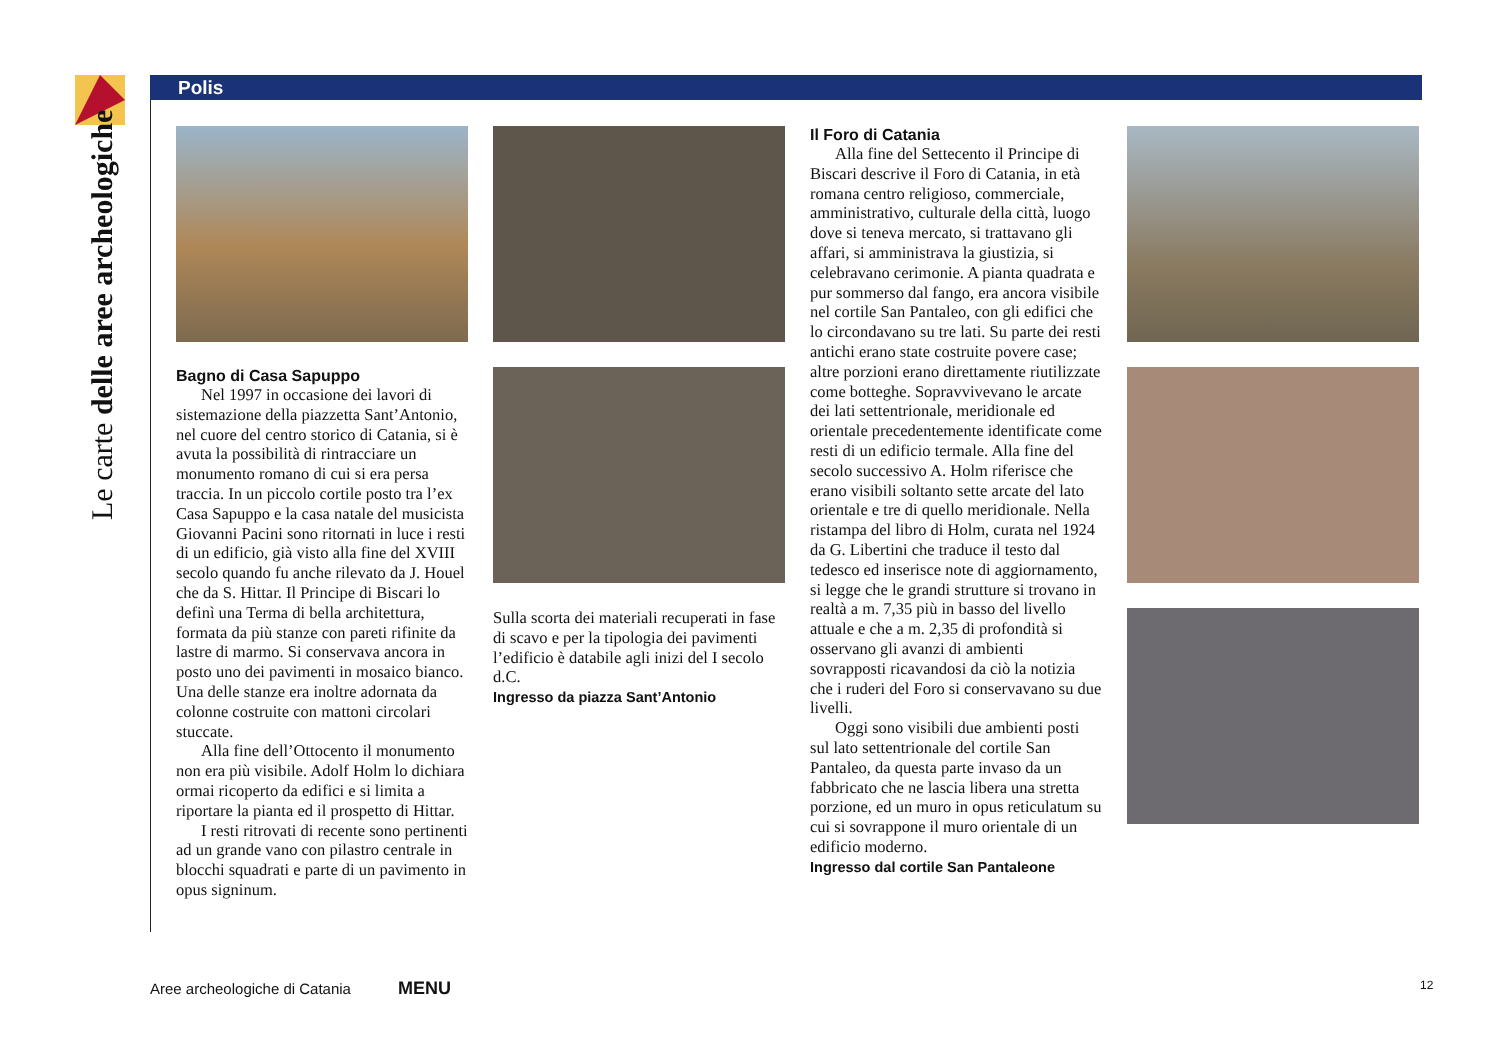Le carte delle aree archeologiche
Polis
Bagno di Casa Sapuppo
Nel 1997 in occasione dei lavori di sistemazione della piazzetta Sant’Antonio, nel cuore del centro storico di Catania, si è avuta la possibilità di rintracciare un monumento romano di cui si era persa traccia. In un piccolo cortile posto tra l’ex Casa Sapuppo e la casa natale del musicista Giovanni Pacini sono ritornati in luce i resti di un edificio, già visto alla fine del XVIII secolo quando fu anche rilevato da J. Houel che da S. Hittar. Il Principe di Biscari lo definì una Terma di bella architettura, formata da più stanze con pareti rifinite da lastre di marmo. Si conservava ancora in posto uno dei pavimenti in mosaico bianco. Una delle stanze era inoltre adornata da colonne costruite con mattoni circolari stuccate.
Alla fine dell’Ottocento il monumento non era più visibile. Adolf Holm lo dichiara ormai ricoperto da edifici e si limita a riportare la pianta ed il prospetto di Hittar.
I resti ritrovati di recente sono pertinenti ad un grande vano con pilastro centrale in blocchi squadrati e parte di un pavimento in opus signinum.
Sulla scorta dei materiali recuperati in fase di scavo e per la tipologia dei pavimenti l’edificio è databile agli inizi del I secolo d.C.
Ingresso da piazza Sant’Antonio
Il Foro di Catania
Alla fine del Settecento il Principe di Biscari descrive il Foro di Catania, in età romana centro religioso, commerciale, amministrativo, culturale della città, luogo dove si teneva mercato, si trattavano gli affari, si amministrava la giustizia, si celebravano cerimonie. A pianta quadrata e pur sommerso dal fango, era ancora visibile nel cortile San Pantaleo, con gli edifici che lo circondavano su tre lati. Su parte dei resti antichi erano state costruite povere case; altre porzioni erano direttamente riutilizzate come botteghe. Sopravvivevano le arcate dei lati settentrionale, meridionale ed orientale precedentemente identificate come resti di un edificio termale. Alla fine del secolo successivo A. Holm riferisce che erano visibili soltanto sette arcate del lato orientale e tre di quello meridionale. Nella ristampa del libro di Holm, curata nel 1924 da G. Libertini che traduce il testo dal tedesco ed inserisce note di aggiornamento, si legge che le grandi strutture si trovano in realtà a m. 7,35 più in basso del livello attuale e che a m. 2,35 di profondità si osservano gli avanzi di ambienti sovrapposti ricavandosi da ciò la notizia che i ruderi del Foro si conservavano su due livelli.
Oggi sono visibili due ambienti posti sul lato settentrionale del cortile San Pantaleo, da questa parte invaso da un fabbricato che ne lascia libera una stretta porzione, ed un muro in opus reticulatum su cui si sovrappone il muro orientale di un edificio moderno.
Ingresso dal cortile San Pantaleone
Aree archeologiche di Catania MENU 12